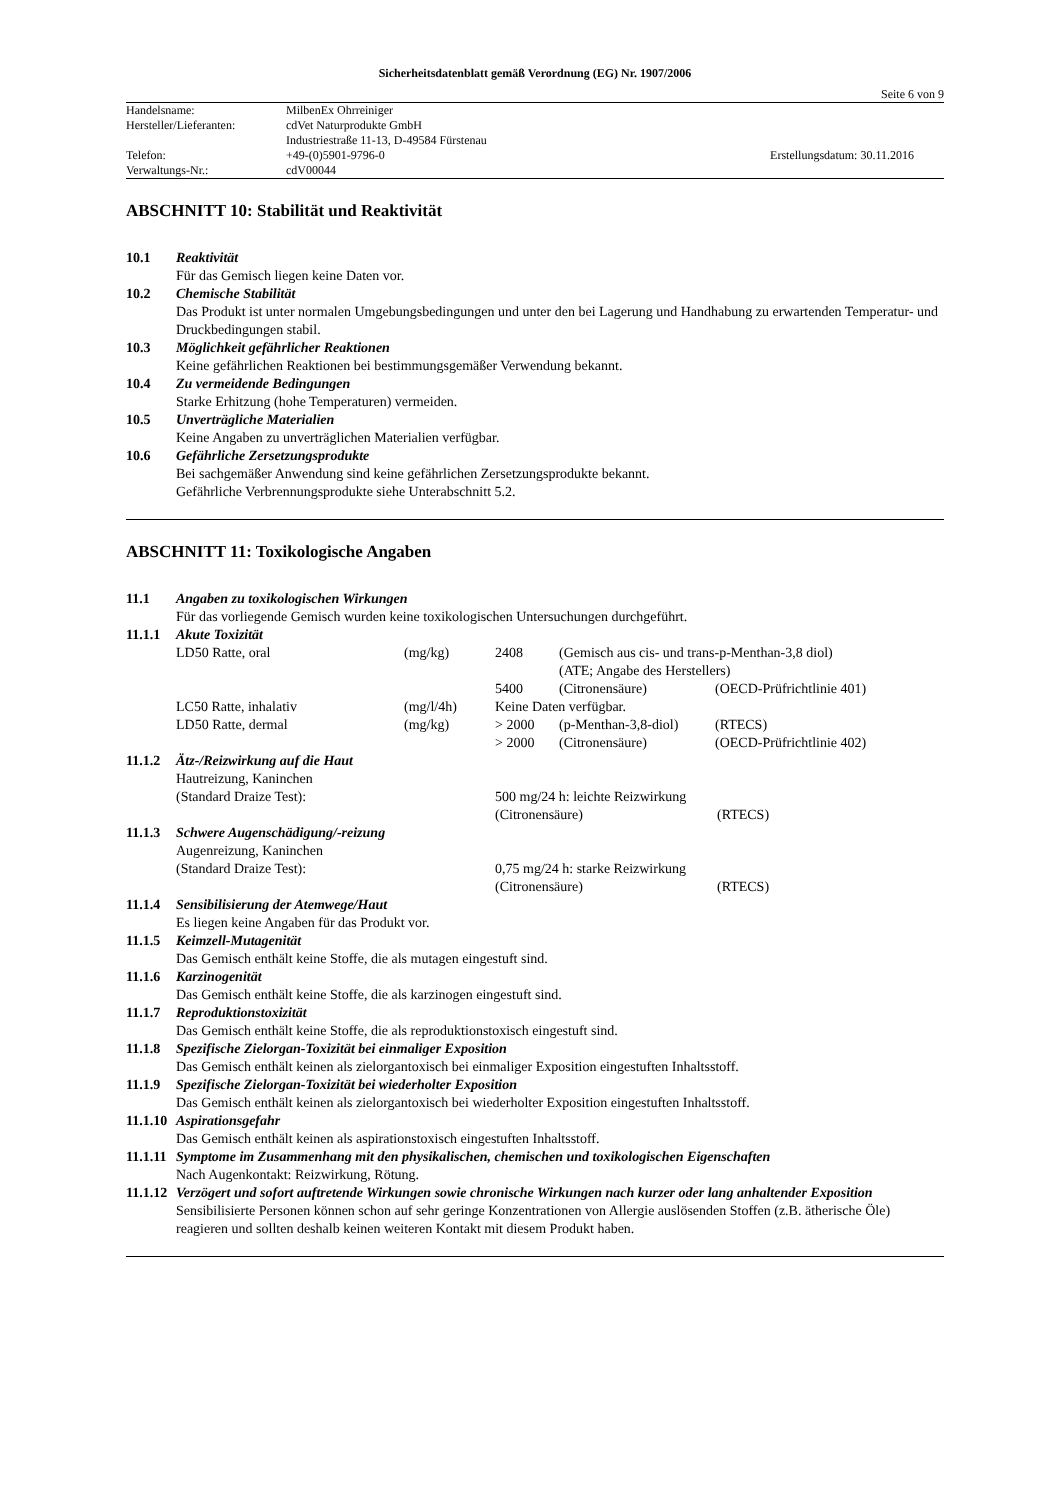Sicherheitsdatenblatt gemäß Verordnung (EG) Nr. 1907/2006
Seite 6 von 9
| Handelsname: | MilbenEx Ohrreiniger | |
| Hersteller/Lieferanten: | cdVet Naturprodukte GmbH | |
| | Industriestraße 11-13, D-49584 Fürstenau | |
| Telefon: | +49-(0)5901-9796-0 | Erstellungsdatum: 30.11.2016 |
| Verwaltungs-Nr.: | cdV00044 | |
ABSCHNITT 10: Stabilität und Reaktivität
10.1 Reaktivität
Für das Gemisch liegen keine Daten vor.
10.2 Chemische Stabilität
Das Produkt ist unter normalen Umgebungsbedingungen und unter den bei Lagerung und Handhabung zu erwartenden Temperatur- und Druckbedingungen stabil.
10.3 Möglichkeit gefährlicher Reaktionen
Keine gefährlichen Reaktionen bei bestimmungsgemäßer Verwendung bekannt.
10.4 Zu vermeidende Bedingungen
Starke Erhitzung (hohe Temperaturen) vermeiden.
10.5 Unverträgliche Materialien
Keine Angaben zu unverträglichen Materialien verfügbar.
10.6 Gefährliche Zersetzungsprodukte
Bei sachgemäßer Anwendung sind keine gefährlichen Zersetzungsprodukte bekannt.
Gefährliche Verbrennungsprodukte siehe Unterabschnitt 5.2.
ABSCHNITT 11: Toxikologische Angaben
11.1 Angaben zu toxikologischen Wirkungen
Für das vorliegende Gemisch wurden keine toxikologischen Untersuchungen durchgeführt.
11.1.1 Akute Toxizität
| LD50 Ratte, oral | (mg/kg) | 2408 | (Gemisch aus cis- und trans-p-Menthan-3,8 diol) | |
| | | | (ATE; Angabe des Herstellers) | |
| | | 5400 | (Citronensäure) | (OECD-Prüfrichtlinie 401) |
| LC50 Ratte, inhalativ | (mg/l/4h) | Keine Daten verfügbar. | | |
| LD50 Ratte, dermal | (mg/kg) | > 2000 | (p-Menthan-3,8-diol) | (RTECS) |
| | | > 2000 | (Citronensäure) | (OECD-Prüfrichtlinie 402) |
11.1.2 Ätz-/Reizwirkung auf die Haut
| Hautreizung, Kaninchen | | |
| (Standard Draize Test): | 500 mg/24 h: leichte Reizwirkung | |
| | (Citronensäure) | (RTECS) |
11.1.3 Schwere Augenschädigung/-reizung
| Augenreizung, Kaninchen | | |
| (Standard Draize Test): | 0,75 mg/24 h: starke Reizwirkung | |
| | (Citronensäure) | (RTECS) |
11.1.4 Sensibilisierung der Atemwege/Haut
Es liegen keine Angaben für das Produkt vor.
11.1.5 Keimzell-Mutagenität
Das Gemisch enthält keine Stoffe, die als mutagen eingestuft sind.
11.1.6 Karzinogenität
Das Gemisch enthält keine Stoffe, die als karzinogen eingestuft sind.
11.1.7 Reproduktionstoxizität
Das Gemisch enthält keine Stoffe, die als reproduktionstoxisch eingestuft sind.
11.1.8 Spezifische Zielorgan-Toxizität bei einmaliger Exposition
Das Gemisch enthält keinen als zielorgantoxisch bei einmaliger Exposition eingestuften Inhaltsstoff.
11.1.9 Spezifische Zielorgan-Toxizität bei wiederholter Exposition
Das Gemisch enthält keinen als zielorgantoxisch bei wiederholter Exposition eingestuften Inhaltsstoff.
11.1.10 Aspirationsgefahr
Das Gemisch enthält keinen als aspirationstoxisch eingestuften Inhaltsstoff.
11.1.11 Symptome im Zusammenhang mit den physikalischen, chemischen und toxikologischen Eigenschaften
Nach Augenkontakt: Reizwirkung, Rötung.
11.1.12 Verzögert und sofort auftretende Wirkungen sowie chronische Wirkungen nach kurzer oder lang anhaltender Exposition
Sensibilisierte Personen können schon auf sehr geringe Konzentrationen von Allergie auslösenden Stoffen (z.B. ätherische Öle) reagieren und sollten deshalb keinen weiteren Kontakt mit diesem Produkt haben.